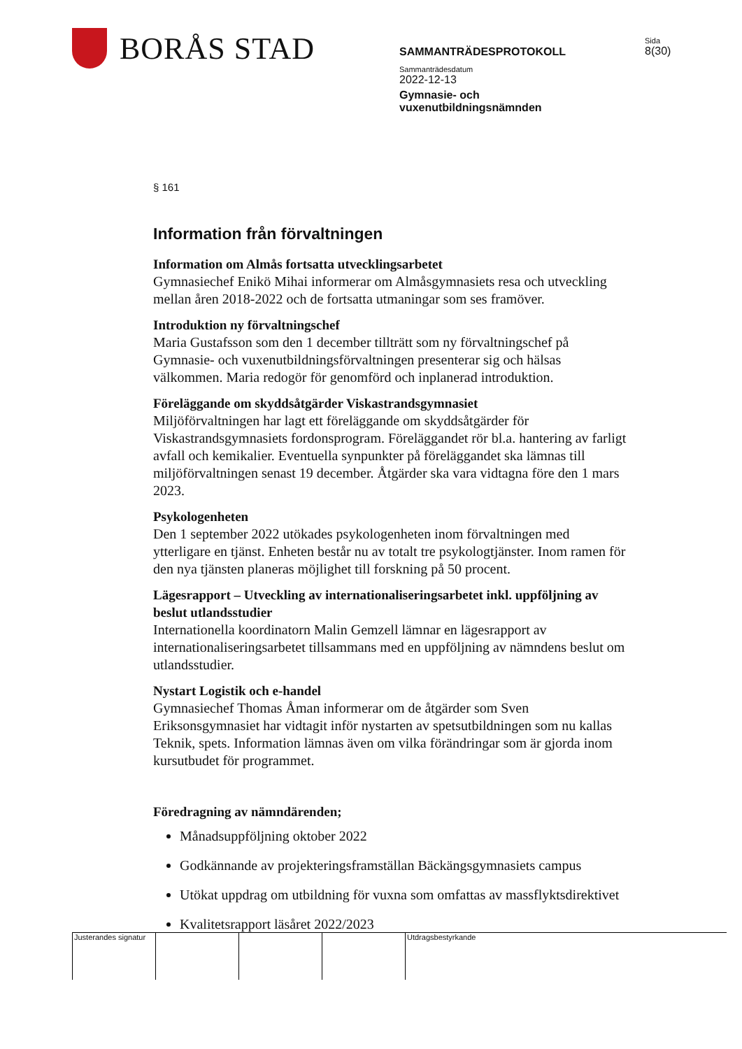BORÅS STAD
SAMMANTRÄDESPROTOKOLL
Sammanträdesdatum
2022-12-13
Gymnasie- och
vuxenutbildningsnämnden
Sida
8(30)
§ 161
Information från förvaltningen
Information om Almås fortsatta utvecklingsarbetet
Gymnasiechef Enikö Mihai informerar om Almåsgymnasiets resa och utveckling mellan åren 2018-2022 och de fortsatta utmaningar som ses framöver.
Introduktion ny förvaltningschef
Maria Gustafsson som den 1 december tillträtt som ny förvaltningschef på Gymnasie- och vuxenutbildningsförvaltningen presenterar sig och hälsas välkommen. Maria redogör för genomförd och inplanerad introduktion.
Föreläggande om skyddsåtgärder Viskastrandsgymnasiet
Miljöförvaltningen har lagt ett föreläggande om skyddsåtgärder för Viskastrandsgymnasiets fordonsprogram. Föreläggandet rör bl.a. hantering av farligt avfall och kemikalier. Eventuella synpunkter på föreläggandet ska lämnas till miljöförvaltningen senast 19 december. Åtgärder ska vara vidtagna före den 1 mars 2023.
Psykologenheten
Den 1 september 2022 utökades psykologenheten inom förvaltningen med ytterligare en tjänst. Enheten består nu av totalt tre psykologtjänster. Inom ramen för den nya tjänsten planeras möjlighet till forskning på 50 procent.
Lägesrapport – Utveckling av internationaliseringsarbetet inkl. uppföljning av beslut utlandsstudier
Internationella koordinatorn Malin Gemzell lämnar en lägesrapport av internationaliseringsarbetet tillsammans med en uppföljning av nämndens beslut om utlandsstudier.
Nystart Logistik och e-handel
Gymnasiechef Thomas Åman informerar om de åtgärder som Sven Eriksonsgymnasiet har vidtagit inför nystarten av spetsutbildningen som nu kallas Teknik, spets. Information lämnas även om vilka förändringar som är gjorda inom kursutbudet för programmet.
Föredragning av nämndärenden;
Månadsuppföljning oktober 2022
Godkännande av projekteringsframställan Bäckängsgymnasiets campus
Utökat uppdrag om utbildning för vuxna som omfattas av massflyktsdirektivet
Kvalitetsrapport läsåret 2022/2023
Justerandes signatur
Utdragsbestyrkande